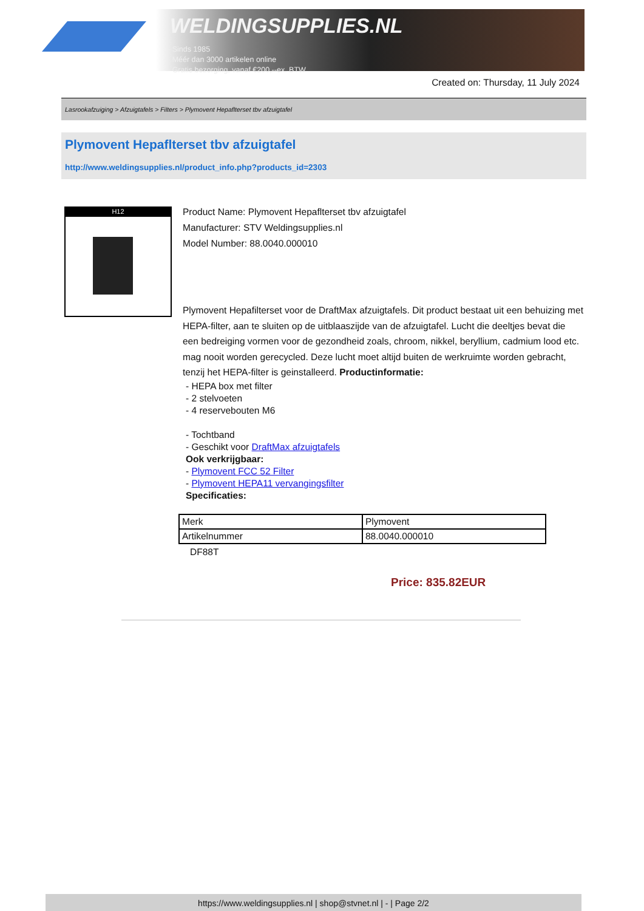WELDINGSUPPLIES.NL
- Sinds 1985
- Méér dan 3000 artikelen online
- Gratis bezorging, vanaf €200,--ex. BTW
Created on: Thursday, 11 July 2024
Lasrookafzuiging > Afzuigtafels > Filters > Plymovent Hepaflterset tbv afzuigtafel
Plymovent Hepaflterset tbv afzuigtafel
http://www.weldingsupplies.nl/product_info.php?products_id=2303
H12
Product Name: Plymovent Hepaflterset tbv afzuigtafel
Manufacturer: STV Weldingsupplies.nl
Model Number: 88.0040.000010
Plymovent Hepafilterset voor de DraftMax afzuigtafels. Dit product bestaat uit een behuizing met HEPA-filter, aan te sluiten op de uitblaaszijde van de afzuigtafel. Lucht die deeltjes bevat die een bedreiging vormen voor de gezondheid zoals, chroom, nikkel, beryllium, cadmium lood etc. mag nooit worden gerecycled. Deze lucht moet altijd buiten de werkruimte worden gebracht, tenzij het HEPA-filter is geinstalleerd. Productinformatie:
- HEPA box met filter
- 2 stelvoeten
- 4 reservebouten M6
- Tochtband
- Geschikt voor DraftMax afzuigtafels
Ook verkrijgbaar:
- Plymovent FCC 52 Filter
- Plymovent HEPA11 vervangingsfilter
Specificaties:
| Merk | Plymovent |
| Artikelnummer | 88.0040.000010 |
DF88T
Price: 835.82EUR
https://www.weldingsupplies.nl | shop@stvnet.nl | - | Page 2/2